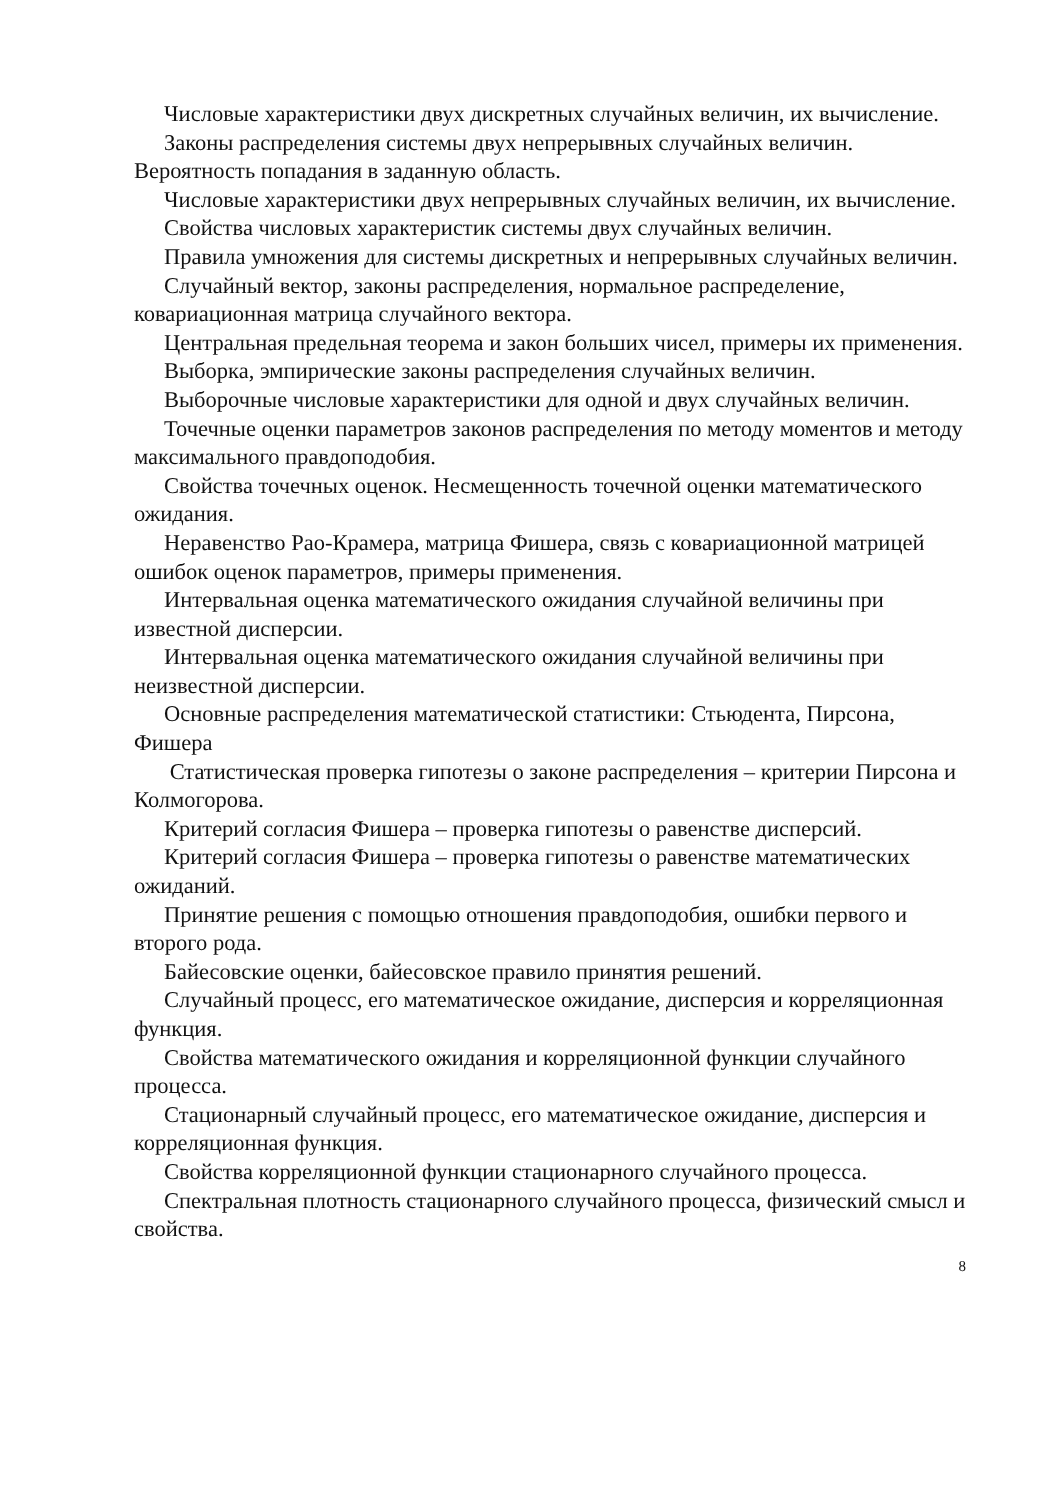Числовые характеристики двух дискретных случайных величин, их вычисление.
Законы распределения системы двух непрерывных случайных величин. Вероятность попадания в заданную область.
Числовые характеристики двух непрерывных случайных величин, их вычисление.
Свойства числовых характеристик системы двух случайных величин.
Правила умножения для системы дискретных и непрерывных случайных величин.
Случайный вектор, законы распределения, нормальное распределение, ковариационная матрица случайного вектора.
Центральная предельная теорема и закон больших чисел, примеры их применения.
Выборка, эмпирические законы распределения случайных величин.
Выборочные числовые характеристики для одной и двух случайных величин.
Точечные оценки параметров законов распределения по методу моментов и методу максимального правдоподобия.
Свойства точечных оценок. Несмещенность точечной оценки математического ожидания.
Неравенство Рао-Крамера, матрица Фишера, связь с ковариационной матрицей ошибок оценок параметров, примеры применения.
Интервальная оценка математического ожидания случайной величины при известной дисперсии.
Интервальная оценка математического ожидания случайной величины при неизвестной дисперсии.
Основные распределения математической статистики: Стьюдента, Пирсона, Фишера
Статистическая проверка гипотезы о законе распределения – критерии Пирсона и Колмогорова.
Критерий согласия Фишера – проверка гипотезы о равенстве дисперсий.
Критерий согласия Фишера – проверка гипотезы о равенстве математических ожиданий.
Принятие решения с помощью отношения правдоподобия, ошибки первого и второго рода.
Байесовские оценки, байесовское правило принятия решений.
Случайный процесс, его математическое ожидание, дисперсия и корреляционная функция.
Свойства математического ожидания и корреляционной функции случайного процесса.
Стационарный случайный процесс, его математическое ожидание, дисперсия и корреляционная функция.
Свойства корреляционной функции стационарного случайного процесса.
Спектральная плотность стационарного случайного процесса, физический смысл и свойства.
8